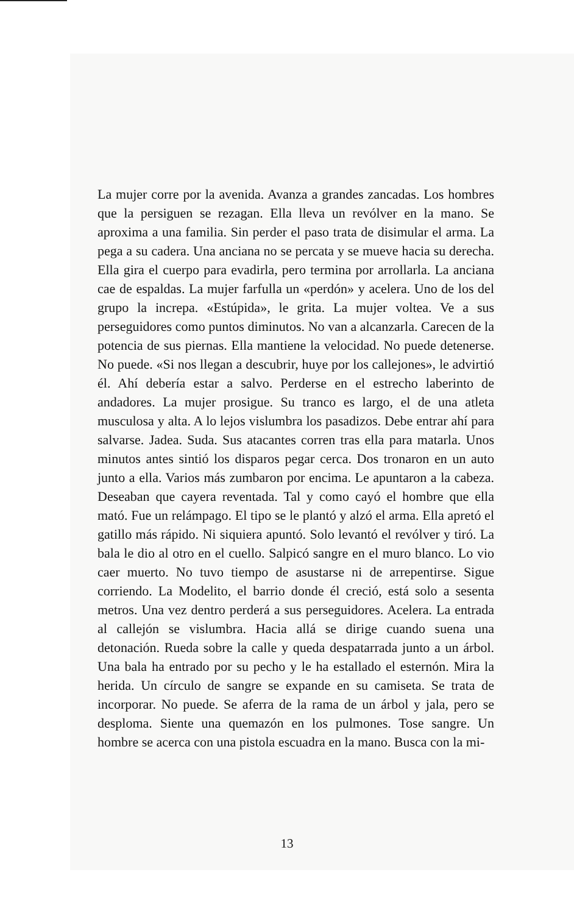La mujer corre por la avenida. Avanza a grandes zancadas. Los hombres que la persiguen se rezagan. Ella lleva un revólver en la mano. Se aproxima a una familia. Sin perder el paso trata de disimular el arma. La pega a su cadera. Una anciana no se percata y se mueve hacia su derecha. Ella gira el cuerpo para evadirla, pero termina por arrollarla. La anciana cae de espaldas. La mujer farfulla un «perdón» y acelera. Uno de los del grupo la increpa. «Estúpida», le grita. La mujer voltea. Ve a sus perseguidores como puntos diminutos. No van a alcanzarla. Carecen de la potencia de sus piernas. Ella mantiene la velocidad. No puede detenerse. No puede. «Si nos llegan a descubrir, huye por los callejones», le advirtió él. Ahí debería estar a salvo. Perderse en el estrecho laberinto de andadores. La mujer prosigue. Su tranco es largo, el de una atleta musculosa y alta. A lo lejos vislumbra los pasadizos. Debe entrar ahí para salvarse. Jadea. Suda. Sus atacantes corren tras ella para matarla. Unos minutos antes sintió los disparos pegar cerca. Dos tronaron en un auto junto a ella. Varios más zumbaron por encima. Le apuntaron a la cabeza. Deseaban que cayera reventada. Tal y como cayó el hombre que ella mató. Fue un relámpago. El tipo se le plantó y alzó el arma. Ella apretó el gatillo más rápido. Ni siquiera apuntó. Solo levantó el revólver y tiró. La bala le dio al otro en el cuello. Salpicó sangre en el muro blanco. Lo vio caer muerto. No tuvo tiempo de asustarse ni de arrepentirse. Sigue corriendo. La Modelito, el barrio donde él creció, está solo a sesenta metros. Una vez dentro perderá a sus perseguidores. Acelera. La entrada al callejón se vislumbra. Hacia allá se dirige cuando suena una detonación. Rueda sobre la calle y queda despatarrada junto a un árbol. Una bala ha entrado por su pecho y le ha estallado el esternón. Mira la herida. Un círculo de sangre se expande en su camiseta. Se trata de incorporar. No puede. Se aferra de la rama de un árbol y jala, pero se desploma. Siente una quemazón en los pulmones. Tose sangre. Un hombre se acerca con una pistola escuadra en la mano. Busca con la mi-
13